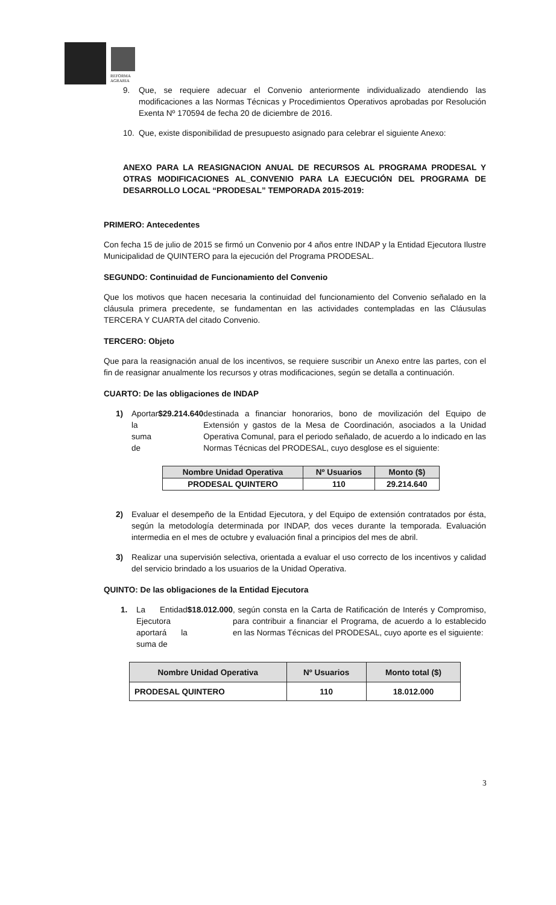REFORMA
AGRARIA
9. Que, se requiere adecuar el Convenio anteriormente individualizado atendiendo las modificaciones a las Normas Técnicas y Procedimientos Operativos aprobadas por Resolución Exenta Nº 170594 de fecha 20 de diciembre de 2016.
10. Que, existe disponibilidad de presupuesto asignado para celebrar el siguiente Anexo:
ANEXO PARA LA REASIGNACION ANUAL DE RECURSOS AL PROGRAMA PRODESAL Y OTRAS MODIFICACIONES AL_CONVENIO PARA LA EJECUCIÓN DEL PROGRAMA DE DESARROLLO LOCAL “PRODESAL” TEMPORADA 2015-2019:
PRIMERO: Antecedentes
Con fecha 15 de julio de 2015 se firmó un Convenio por 4 años entre INDAP y la Entidad Ejecutora Ilustre Municipalidad de QUINTERO para la ejecución del Programa PRODESAL.
SEGUNDO: Continuidad de Funcionamiento del Convenio
Que los motivos que hacen necesaria la continuidad del funcionamiento del Convenio señalado en la cláusula primera precedente, se fundamentan en las actividades contempladas en las Cláusulas TERCERA Y CUARTA del citado Convenio.
TERCERO: Objeto
Que para la reasignación anual de los incentivos, se requiere suscribir un Anexo entre las partes, con el fin de reasignar anualmente los recursos y otras modificaciones, según se detalla a continuación.
CUARTO: De las obligaciones de INDAP
1) Aportar la suma de $29.214.640 destinada a financiar honorarios, bono de movilización del Equipo de Extensión y gastos de la Mesa de Coordinación, asociados a la Unidad Operativa Comunal, para el periodo señalado, de acuerdo a lo indicado en las Normas Técnicas del PRODESAL, cuyo desglose es el siguiente:
| Nombre Unidad Operativa | Nº Usuarios | Monto ($) |
| --- | --- | --- |
| PRODESAL QUINTERO | 110 | 29.214.640 |
2) Evaluar el desempeño de la Entidad Ejecutora, y del Equipo de extensión contratados por ésta, según la metodología determinada por INDAP, dos veces durante la temporada. Evaluación intermedia en el mes de octubre y evaluación final a principios del mes de abril.
3) Realizar una supervisión selectiva, orientada a evaluar el uso correcto de los incentivos y calidad del servicio brindado a los usuarios de la Unidad Operativa.
QUINTO: De las obligaciones de la Entidad Ejecutora
1. La Entidad Ejecutora aportará la suma de $18.012.000, según consta en la Carta de Ratificación de Interés y Compromiso, para contribuir a financiar el Programa, de acuerdo a lo establecido en las Normas Técnicas del PRODESAL, cuyo aporte es el siguiente:
| Nombre Unidad Operativa | Nº Usuarios | Monto total ($) |
| --- | --- | --- |
| PRODESAL QUINTERO | 110 | 18.012.000 |
3